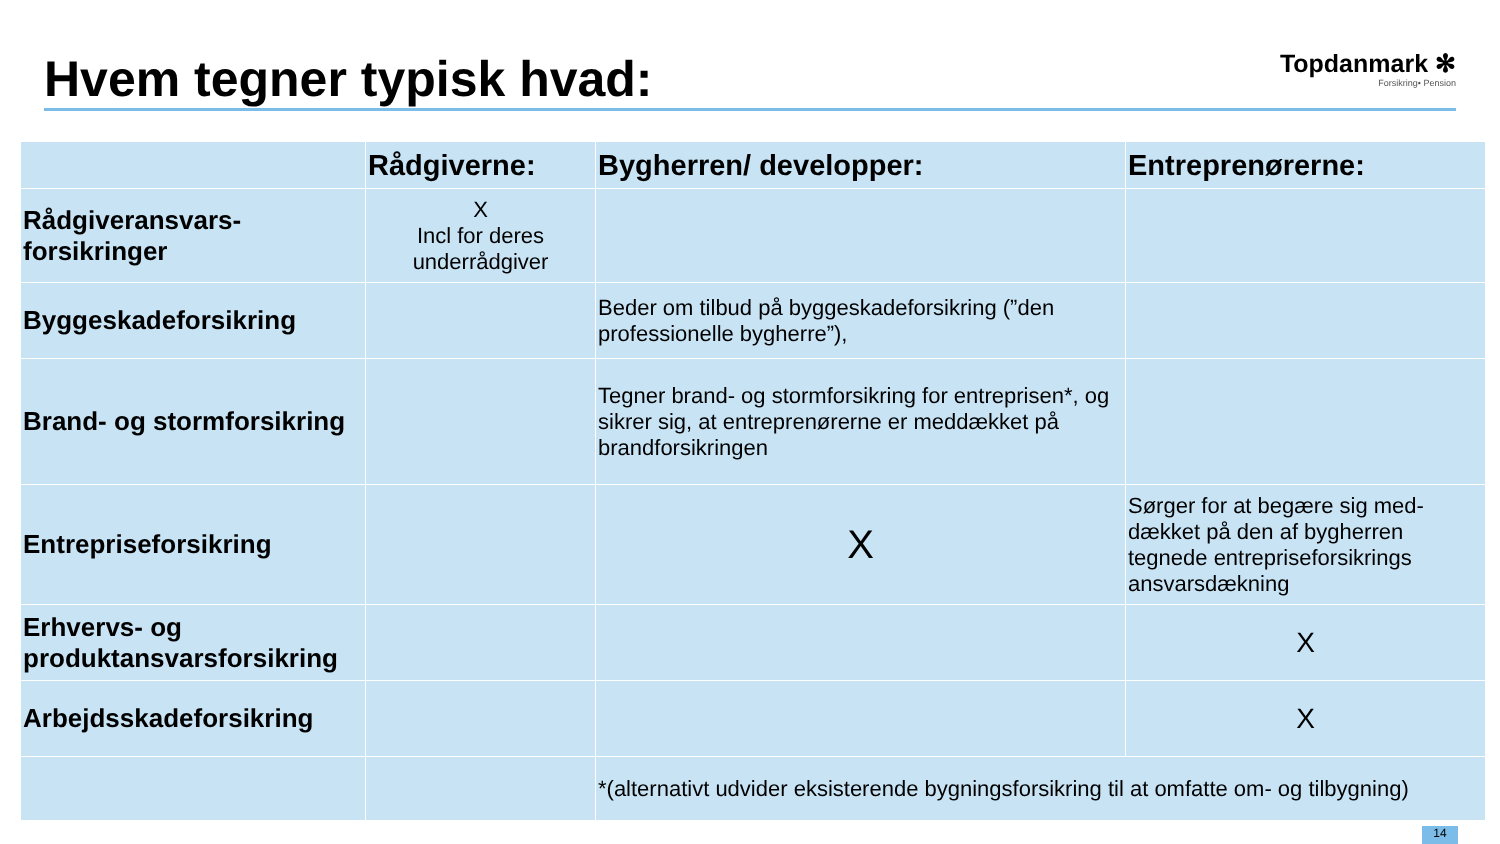Hvem tegner typisk hvad:
Topdanmark ✻
Forsikring• Pension
| | Rådgiverne: | Bygherren/ developper: | Entreprenørerne: |
| --- | --- | --- | --- |
| Rådgiveransvars-forsikringer | X Incl for deres underrådgiver | | |
| Byggeskadeforsikring | | Beder om tilbud på byggeskadeforsikring (”den professionelle bygherre”), | |
| Brand- og stormforsikring | | Tegner brand- og stormforsikring for entreprisen*, og sikrer sig, at entreprenørerne er meddækket på brandforsikringen | |
| Entrepriseforsikring | | X | Sørger for at begære sig med-dækket på den af bygherren tegnede entrepriseforsikrings ansvarsdækning |
| Erhvervs- og produktansvarsforsikring | | | X |
| Arbejdsskadeforsikring | | | X |
| | | *(alternativt udvider eksisterende bygningsforsikring til at omfatte om- og tilbygning) | |
14